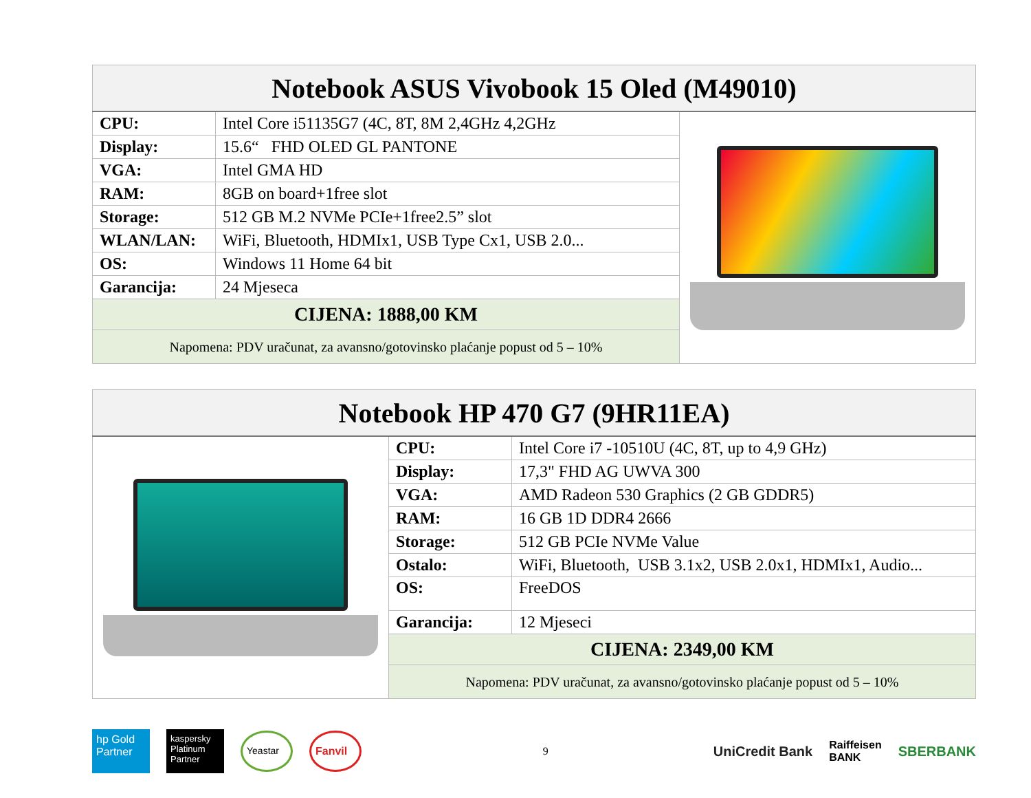| Notebook ASUS Vivobook 15 Oled (M49010) | | |
| --- | --- | --- |
| CPU: | Intel Core i51135G7 (4C, 8T, 8M 2,4GHz 4,2GHz | |
| Display: | 15.6“ FHD OLED GL PANTONE | |
| VGA: | Intel GMA HD | |
| RAM: | 8GB on board+1free slot | |
| Storage: | 512 GB M.2 NVMe PCIe+1free2.5” slot | |
| WLAN/LAN: | WiFi, Bluetooth, HDMIx1, USB Type Cx1, USB 2.0... | |
| OS: | Windows 11 Home 64 bit | |
| Garancija: | 24 Mjeseca | |
| CIJENA: 1888,00 KM | | |
| Napomena: PDV uračunat, za avansno/gotovinsko plaćanje popust od 5 – 10% | | |
| Notebook HP 470 G7 (9HR11EA) | | |
| --- | --- | --- |
| | CPU: | Intel Core i7 -10510U (4C, 8T, up to 4,9 GHz) |
| | Display: | 17,3" FHD AG UWVA 300 |
| | VGA: | AMD Radeon 530 Graphics (2 GB GDDR5) |
| | RAM: | 16 GB 1D DDR4 2666 |
| | Storage: | 512 GB PCIe NVMe Value |
| | Ostalo: | WiFi, Bluetooth, USB 3.1x2, USB 2.0x1, HDMIx1, Audio... |
| | OS: | FreeDOS |
| | Garancija: | 12 Mjeseci |
| | CIJENA: 2349,00 KM | |
| | Napomena: PDV uračunat, za avansno/gotovinsko plaćanje popust od 5 – 10% | |
hp Gold Partner kaspersky
Platinum Partner Yeastar Fanvil 9 UniCredit Bank Raiffeisen
BANK SBERBANK